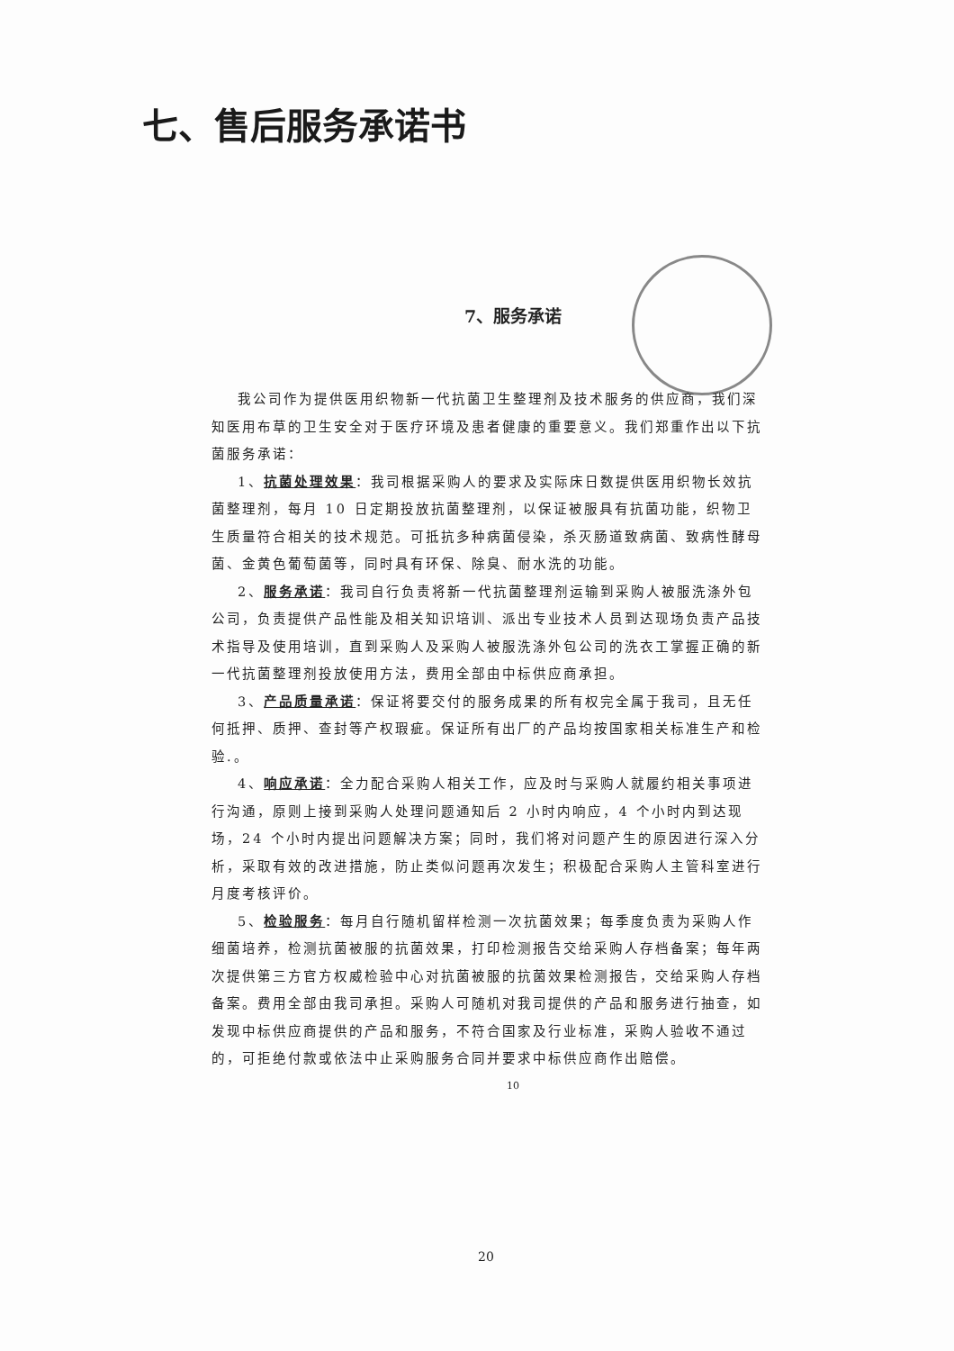七、售后服务承诺书
7、服务承诺
我公司作为提供医用织物新一代抗菌卫生整理剂及技术服务的供应商，我们深知医用布草的卫生安全对于医疗环境及患者健康的重要意义。我们郑重作出以下抗菌服务承诺：
1、抗菌处理效果：我司根据采购人的要求及实际床日数提供医用织物长效抗菌整理剂，每月 10 日定期投放抗菌整理剂，以保证被服具有抗菌功能，织物卫生质量符合相关的技术规范。可抵抗多种病菌侵染，杀灭肠道致病菌、致病性酵母菌、金黄色葡萄菌等，同时具有环保、除臭、耐水洗的功能。
2、服务承诺：我司自行负责将新一代抗菌整理剂运输到采购人被服洗涤外包公司，负责提供产品性能及相关知识培训、派出专业技术人员到达现场负责产品技术指导及使用培训，直到采购人及采购人被服洗涤外包公司的洗衣工掌握正确的新一代抗菌整理剂投放使用方法，费用全部由中标供应商承担。
3、产品质量承诺：保证将要交付的服务成果的所有权完全属于我司，且无任何抵押、质押、查封等产权瑕疵。保证所有出厂的产品均按国家相关标准生产和检验.。
4、响应承诺：全力配合采购人相关工作，应及时与采购人就履约相关事项进行沟通，原则上接到采购人处理问题通知后 2 小时内响应，4 个小时内到达现场，24 个小时内提出问题解决方案；同时，我们将对问题产生的原因进行深入分析，采取有效的改进措施，防止类似问题再次发生；积极配合采购人主管科室进行月度考核评价。
5、检验服务：每月自行随机留样检测一次抗菌效果；每季度负责为采购人作细菌培养，检测抗菌被服的抗菌效果，打印检测报告交给采购人存档备案；每年两次提供第三方官方权威检验中心对抗菌被服的抗菌效果检测报告，交给采购人存档备案。费用全部由我司承担。采购人可随机对我司提供的产品和服务进行抽查，如发现中标供应商提供的产品和服务，不符合国家及行业标准，采购人验收不通过的，可拒绝付款或依法中止采购服务合同并要求中标供应商作出赔偿。
10
20